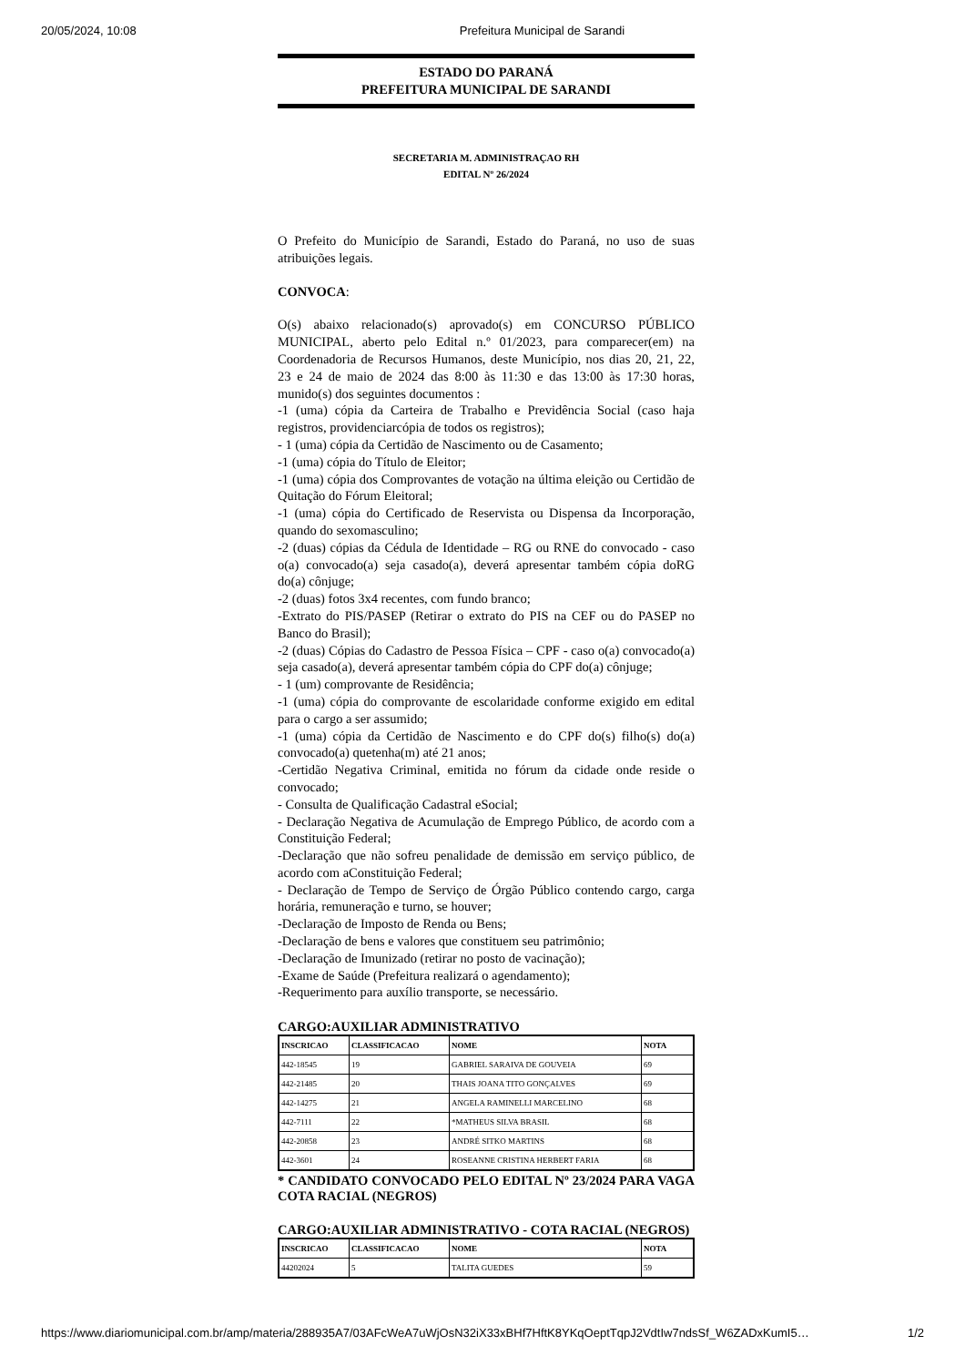20/05/2024, 10:08 Prefeitura Municipal de Sarandi
ESTADO DO PARANÁ
PREFEITURA MUNICIPAL DE SARANDI
SECRETARIA M. ADMINISTRAÇAO RH
EDITAL Nº 26/2024
O Prefeito do Município de Sarandi, Estado do Paraná, no uso de suas atribuições legais.
CONVOCA:
O(s) abaixo relacionado(s) aprovado(s) em CONCURSO PÚBLICO MUNICIPAL, aberto pelo Edital n.º 01/2023, para comparecer(em) na Coordenadoria de Recursos Humanos, deste Município, nos dias 20, 21, 22, 23 e 24 de maio de 2024 das 8:00 às 11:30 e das 13:00 às 17:30 horas, munido(s) dos seguintes documentos :
-1 (uma) cópia da Carteira de Trabalho e Previdência Social (caso haja registros, providenciarcópia de todos os registros);
- 1 (uma) cópia da Certidão de Nascimento ou de Casamento;
-1 (uma) cópia do Título de Eleitor;
-1 (uma) cópia dos Comprovantes de votação na última eleição ou Certidão de Quitação do Fórum Eleitoral;
-1 (uma) cópia do Certificado de Reservista ou Dispensa da Incorporação, quando do sexomasculino;
-2 (duas) cópias da Cédula de Identidade – RG ou RNE do convocado - caso o(a) convocado(a) seja casado(a), deverá apresentar também cópia doRG do(a) cônjuge;
-2 (duas) fotos 3x4 recentes, com fundo branco;
-Extrato do PIS/PASEP (Retirar o extrato do PIS na CEF ou do PASEP no Banco do Brasil);
-2 (duas) Cópias do Cadastro de Pessoa Física – CPF - caso o(a) convocado(a) seja casado(a), deverá apresentar também cópia do CPF do(a) cônjuge;
- 1 (um) comprovante de Residência;
-1 (uma) cópia do comprovante de escolaridade conforme exigido em edital para o cargo a ser assumido;
-1 (uma) cópia da Certidão de Nascimento e do CPF do(s) filho(s) do(a) convocado(a) quetenha(m) até 21 anos;
-Certidão Negativa Criminal, emitida no fórum da cidade onde reside o convocado;
- Consulta de Qualificação Cadastral eSocial;
- Declaração Negativa de Acumulação de Emprego Público, de acordo com a Constituição Federal;
-Declaração que não sofreu penalidade de demissão em serviço público, de acordo com aConstituição Federal;
- Declaração de Tempo de Serviço de Órgão Público contendo cargo, carga horária, remuneração e turno, se houver;
-Declaração de Imposto de Renda ou Bens;
-Declaração de bens e valores que constituem seu patrimônio;
-Declaração de Imunizado (retirar no posto de vacinação);
-Exame de Saúde (Prefeitura realizará o agendamento);
-Requerimento para auxílio transporte, se necessário.
CARGO:AUXILIAR ADMINISTRATIVO
| INSCRICAO | CLASSIFICACAO | NOME | NOTA |
| --- | --- | --- | --- |
| 442-18545 | 19 | GABRIEL SARAIVA DE GOUVEIA | 69 |
| 442-21485 | 20 | THAIS JOANA TITO GONÇALVES | 69 |
| 442-14275 | 21 | ANGELA RAMINELLI MARCELINO | 68 |
| 442-7111 | 22 | *MATHEUS SILVA BRASIL | 68 |
| 442-20858 | 23 | ANDRÉ SITKO MARTINS | 68 |
| 442-3601 | 24 | ROSEANNE CRISTINA HERBERT FARIA | 68 |
* CANDIDATO CONVOCADO PELO EDITAL Nº 23/2024 PARA VAGA COTA RACIAL (NEGROS)
CARGO:AUXILIAR ADMINISTRATIVO - COTA RACIAL (NEGROS)
| INSCRICAO | CLASSIFICACAO | NOME | NOTA |
| --- | --- | --- | --- |
| 44202024 | 5 | TALITA GUEDES | 59 |
https://www.diariomunicipal.com.br/amp/materia/288935A7/03AFcWeA7uWjOsN32iX33xBHf7HftK8YKqOeptTqpJ2VdtIw7ndsSf_W6ZADxKumI5… 1/2